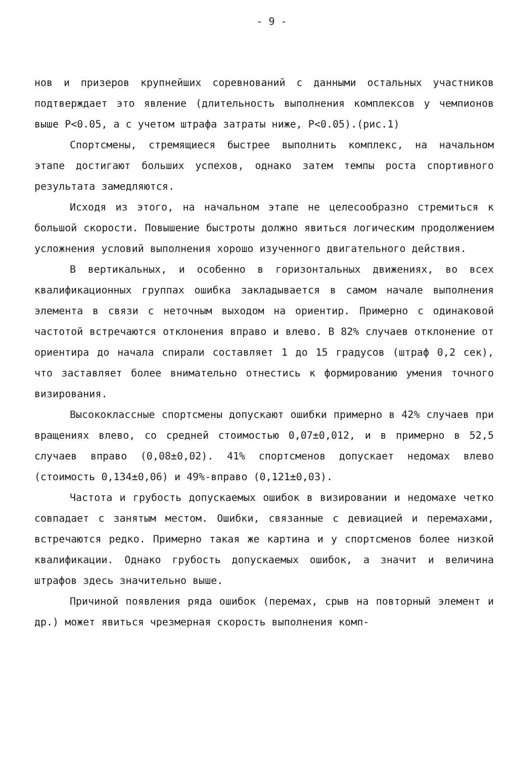- 9 -
нов и призеров крупнейших соревнований с данными остальных участников подтверждает это явление (длительность выполнения комплексов у чемпионов выше Р<0.05, а с учетом штрафа затраты ниже, Р<0.05).(рис.1)
Спортсмены, стремящиеся быстрее выполнить комплекс, на начальном этапе достигают больших успехов, однако затем темпы роста спортивного результата замедляются.
Исходя из этого, на начальном этапе не целесообразно стремиться к большой скорости. Повышение быстроты должно явиться логическим продолжением усложнения условий выполнения хорошо изученного двигательного действия.
В вертикальных, и особенно в горизонтальных движениях, во всех квалификационных группах ошибка закладывается в самом начале выполнения элемента в связи с неточным выходом на ориентир. Примерно с одинаковой частотой встречаются отклонения вправо и влево. В 82% случаев отклонение от ориентира до начала спирали составляет 1 до 15 градусов (штраф 0,2 сек), что заставляет более внимательно отнестись к формированию умения точного визирования.
Высококлассные спортсмены допускают ошибки примерно в 42% случаев при вращениях влево, со средней стоимостью 0,07±0,012, и в примерно в 52,5 случаев вправо (0,08±0,02). 41% спортсменов допускает недомах влево (стоимость 0,134±0,06) и 49%-вправо (0,121±0,03).
Частота и грубость допускаемых ошибок в визировании и недомахе четко совпадает с занятым местом. Ошибки, связанные с девиацией и перемахами, встречаются редко. Примерно такая же картина и у спортсменов более низкой квалификации. Однако грубость допускаемых ошибок, а значит и величина штрафов здесь значительно выше.
Причиной появления ряда ошибок (перемах, срыв на повторный элемент и др.) может явиться чрезмерная скорость выполнения комп-